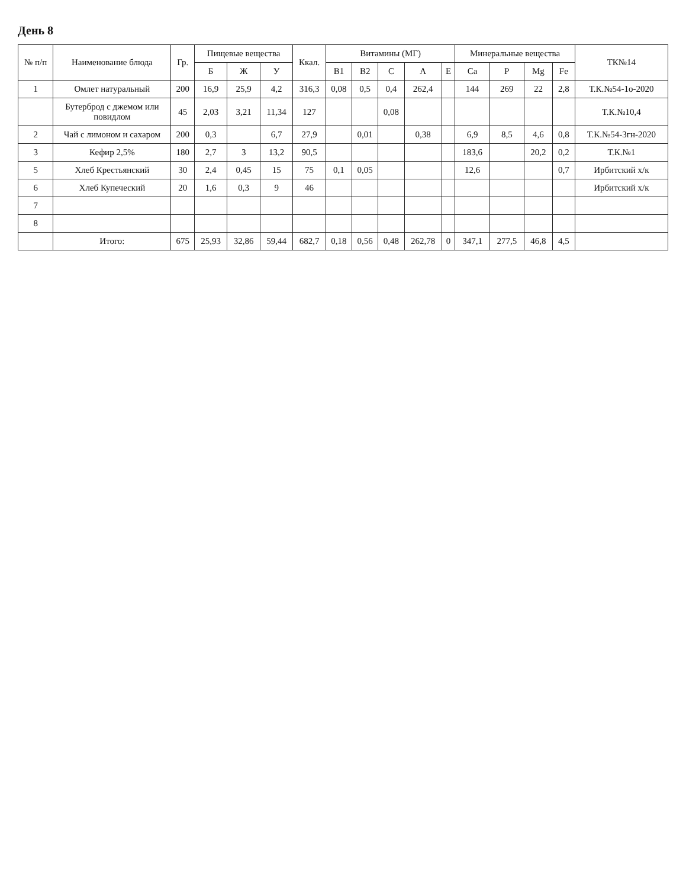День 8
| № п/п | Наименование блюда | Гр. | Пищевые вещества | | | Ккал. | Витамины (МГ) | | | | | Минеральные вещества | | | | ТК№14 |
| --- | --- | --- | --- | --- | --- | --- | --- | --- | --- | --- | --- | --- | --- | --- | --- | --- |
| | | | Б | Ж | У | | B1 | B2 | C | A | E | Ca | P | Mg | Fe | |
| 1 | Омлет натуральный | 200 | 16,9 | 25,9 | 4,2 | 316,3 | 0,08 | 0,5 | 0,4 | 262,4 | | 144 | 269 | 22 | 2,8 | Т.К.№54-1о-2020 |
| | Бутерброд с джемом или повидлом | 45 | 2,03 | 3,21 | 11,34 | 127 | | | 0,08 | | | | | | | Т.К.№10,4 |
| 2 | Чай с лимоном и сахаром | 200 | 0,3 | | 6,7 | 27,9 | | 0,01 | | 0,38 | | 6,9 | 8,5 | 4,6 | 0,8 | Т.К.№54-3гн-2020 |
| 3 | Кефир 2,5% | 180 | 2,7 | 3 | 13,2 | 90,5 | | | | | | 183,6 | | 20,2 | 0,2 | Т.К.№1 |
| 5 | Хлеб Крестьянский | 30 | 2,4 | 0,45 | 15 | 75 | 0,1 | 0,05 | | | | 12,6 | | | 0,7 | Ирбитский х/к |
| 6 | Хлеб Купеческий | 20 | 1,6 | 0,3 | 9 | 46 | | | | | | | | | | Ирбитский х/к |
| 7 | | | | | | | | | | | | | | | | |
| 8 | | | | | | | | | | | | | | | | |
| | Итого: | 675 | 25,93 | 32,86 | 59,44 | 682,7 | 0,18 | 0,56 | 0,48 | 262,78 | 0 | 347,1 | 277,5 | 46,8 | 4,5 | |